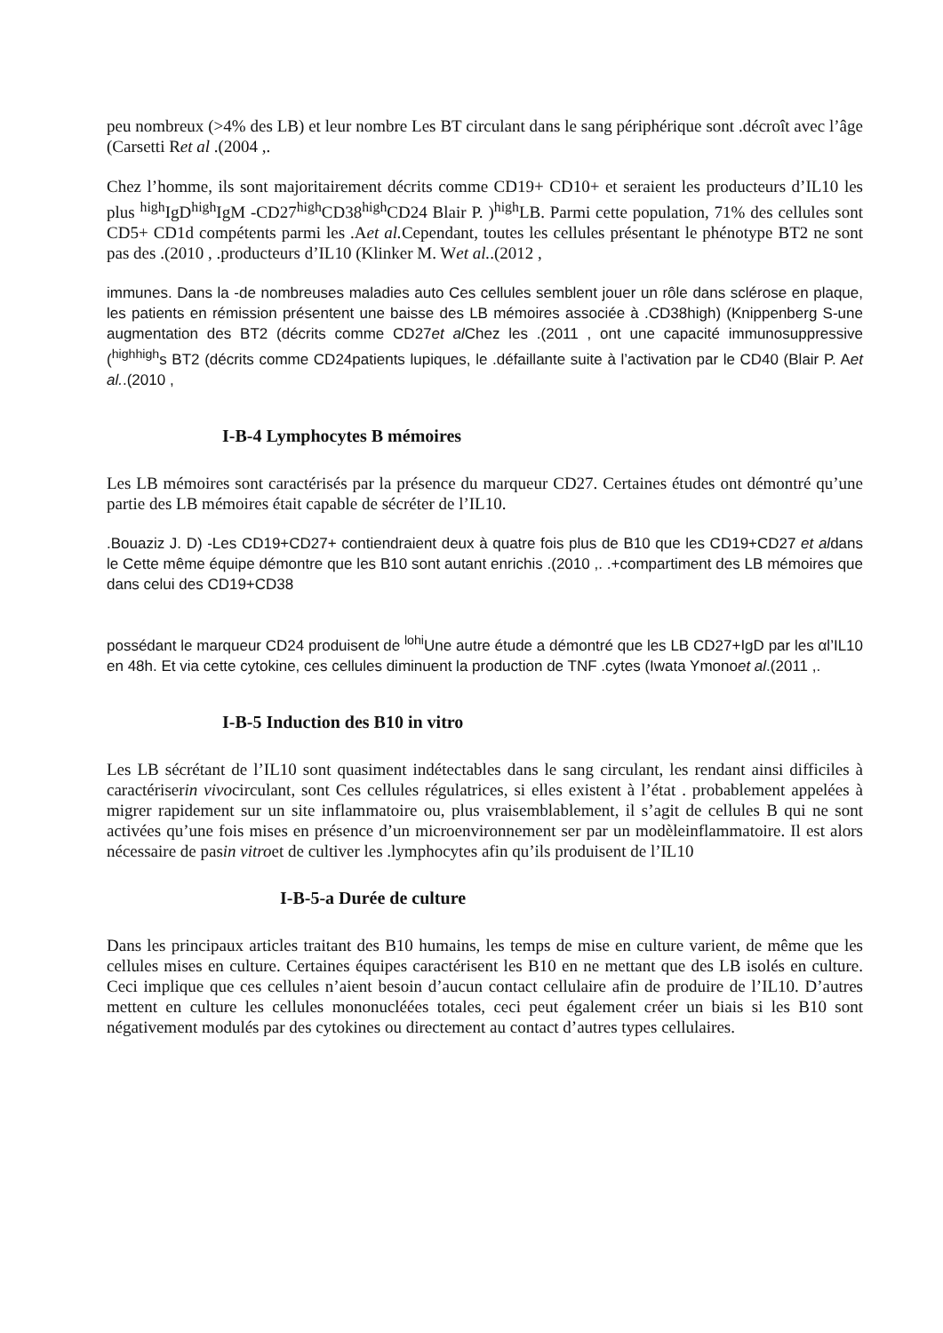peu nombreux (>4% des LB) et leur nombre Les BT circulant dans le sang périphérique sont .décroît avec l’âge (Carsetti Ret al .(2004 ,.
Chez l’homme, ils sont majoritairement décrits comme CD19+ CD10+ et seraient les producteurs d’IL10 les plus <sup>high</sup>IgD<sup>high</sup>IgM -CD27<sup>high</sup>CD38<sup>high</sup>CD24 Blair P. )<sup>high</sup>LB. Parmi cette population, 71% des cellules sont CD5+ CD1d compétents parmi les .Aet al. Cependant, toutes les cellules présentant le phénotype BT2 ne sont pas des .(2010 , .producteurs d’IL10 (Klinker M. Wet al..(2012 ,
immunes. Dans la -de nombreuses maladies auto Ces cellules semblent jouer un rôle dans sclérose en plaque, les patients en rémission présentent une baisse des LB mémoires associée à .CD38high) (Knippenberg S-une augmentation des BT2 (décrits comme CD27et al Chez les .(2011 , ont une capacité immunosuppressive (<sup>highhigh</sup>s BT2 (décrits comme CD24patients lupiques, le .défaillante suite à l’activation par le CD40 (Blair P. Aet al..(2010 ,
I-B-4 Lymphocytes B mémoires
Les LB mémoires sont caractérisés par la présence du marqueur CD27. Certaines études ont démontré qu’une partie des LB mémoires était capable de sécréter de l’IL10.
.Bouaziz J. D) -Les CD19+CD27+ contiendraient deux à quatre fois plus de B10 que les CD19+CD27 et aldans le Cette même équipe démontre que les B10 sont autant enrichis .(2010 ,. .+compartiment des LB mémoires que dans celui des CD19+CD38
possédant le marqueur CD24 produisent de <sup>lohi</sup>Une autre étude a démontré que les LB CD27+IgD par les αl’IL10 en 48h. Et via cette cytokine, ces cellules diminuent la production de TNF .cytes (Iwata Ymonoet al.(2011 ,.
I-B-5 Induction des B10 in vitro
Les LB sécrétant de l’IL10 sont quasiment indétectables dans le sang circulant, les rendant ainsi difficiles à caractériserin vivocirculant, sont Ces cellules régulatrices, si elles existent à l’état . probablement appelées à migrer rapidement sur un site inflammatoire ou, plus vraisemblablement, il s’agit de cellules B qui ne sont activées qu’une fois mises en présence d’un microenvironnement ser par un modèleinflammatoire. Il est alors nécessaire de pasin vitroet de cultiver les .lymphocytes afin qu’ils produisent de l’IL10
I-B-5-a Durée de culture
Dans les principaux articles traitant des B10 humains, les temps de mise en culture varient, de même que les cellules mises en culture. Certaines équipes caractérisent les B10 en ne mettant que des LB isolés en culture. Ceci implique que ces cellules n’aient besoin d’aucun contact cellulaire afin de produire de l’IL10. D’autres mettent en culture les cellules mononucléées totales, ceci peut également créer un biais si les B10 sont négativement modulés par des cytokines ou directement au contact d’autres types cellulaires.